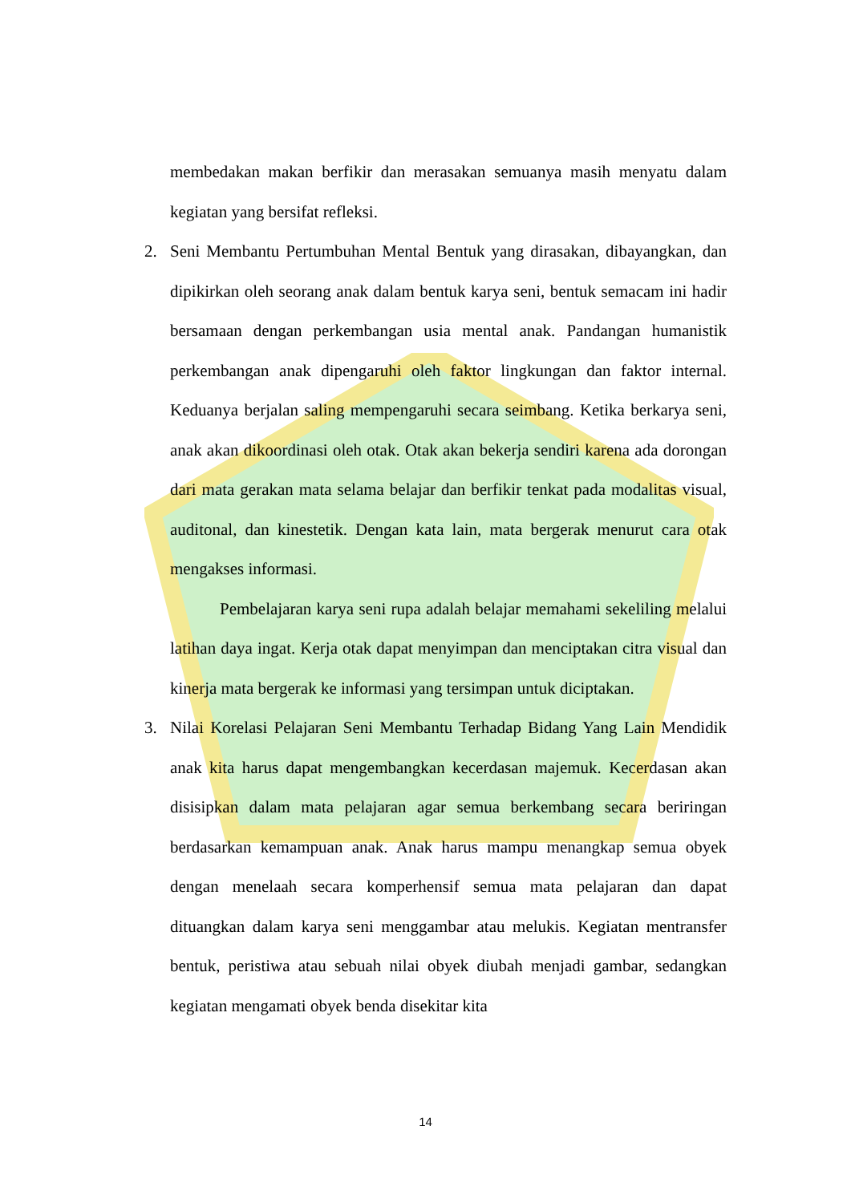membedakan makan berfikir dan merasakan semuanya masih menyatu dalam kegiatan yang bersifat refleksi.
2. Seni Membantu Pertumbuhan Mental Bentuk yang dirasakan, dibayangkan, dan dipikirkan oleh seorang anak dalam bentuk karya seni, bentuk semacam ini hadir bersamaan dengan perkembangan usia mental anak. Pandangan humanistik perkembangan anak dipengaruhi oleh faktor lingkungan dan faktor internal. Keduanya berjalan saling mempengaruhi secara seimbang. Ketika berkarya seni, anak akan dikoordinasi oleh otak. Otak akan bekerja sendiri karena ada dorongan dari mata gerakan mata selama belajar dan berfikir tenkat pada modalitas visual, auditonal, dan kinestetik. Dengan kata lain, mata bergerak menurut cara otak mengakses informasi.
Pembelajaran karya seni rupa adalah belajar memahami sekeliling melalui latihan daya ingat. Kerja otak dapat menyimpan dan menciptakan citra visual dan kinerja mata bergerak ke informasi yang tersimpan untuk diciptakan.
3. Nilai Korelasi Pelajaran Seni Membantu Terhadap Bidang Yang Lain Mendidik anak kita harus dapat mengembangkan kecerdasan majemuk. Kecerdasan akan disisipkan dalam mata pelajaran agar semua berkembang secara beriringan berdasarkan kemampuan anak. Anak harus mampu menangkap semua obyek dengan menelaah secara komperhensif semua mata pelajaran dan dapat dituangkan dalam karya seni menggambar atau melukis. Kegiatan mentransfer bentuk, peristiwa atau sebuah nilai obyek diubah menjadi gambar, sedangkan kegiatan mengamati obyek benda disekitar kita
14